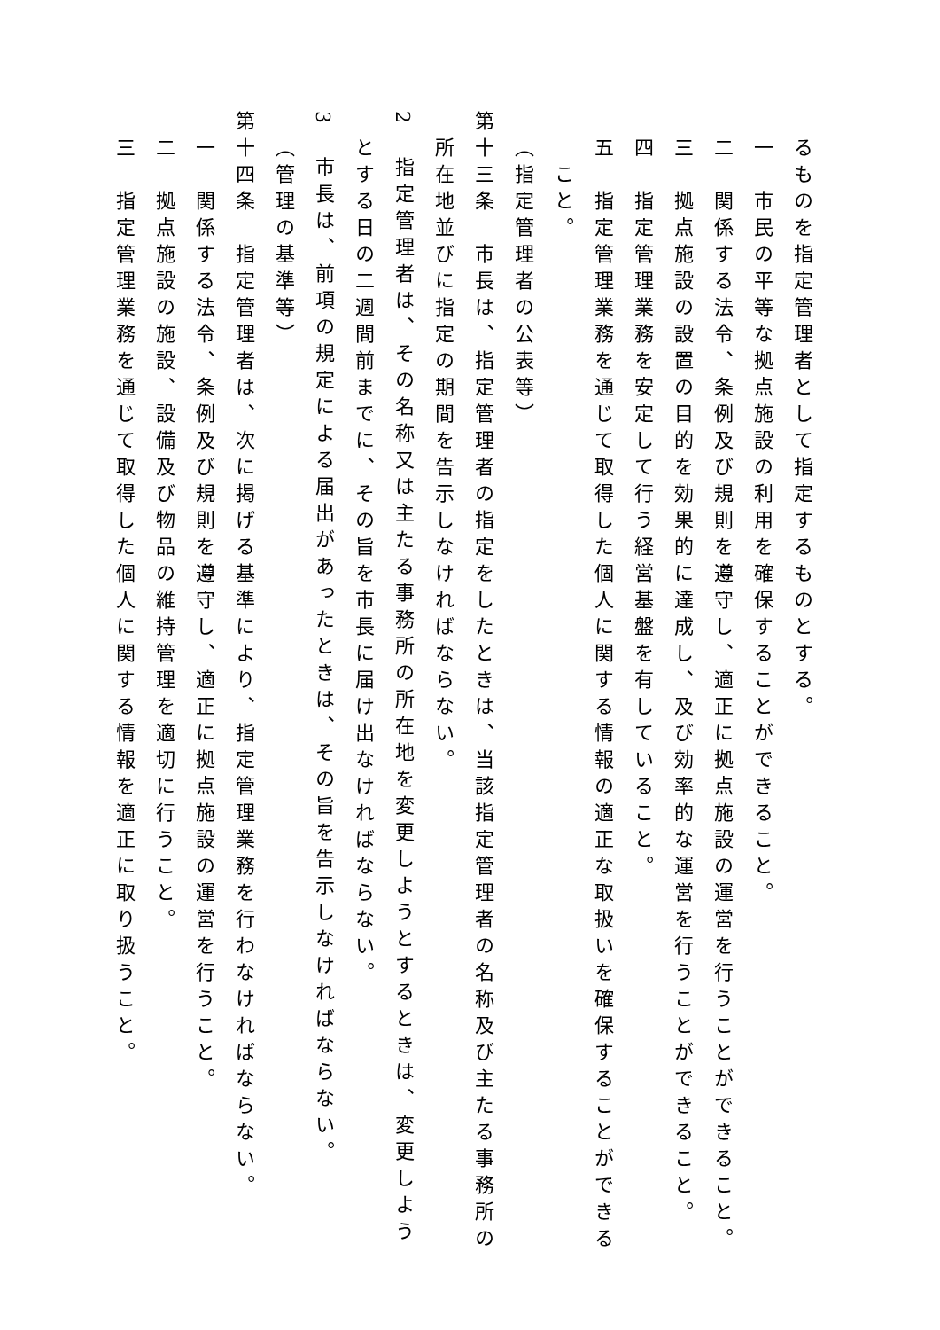るものを指定管理者として指定するものとする。
一　市民の平等な拠点施設の利用を確保することができること。
二　関係する法令、条例及び規則を遵守し、適正に拠点施設の運営を行うことができること。
三　拠点施設の設置の目的を効果的に達成し、及び効率的な運営を行うことができること。
四　指定管理業務を安定して行う経営基盤を有していること。
五　指定管理業務を通じて取得した個人に関する情報の適正な取扱いを確保することができる
こと。
（指定管理者の公表等）
第十三条　市長は、指定管理者の指定をしたときは、当該指定管理者の名称及び主たる事務所の
所在地並びに指定の期間を告示しなければならない。
2　指定管理者は、その名称又は主たる事務所の所在地を変更しようとするときは、変更しよう
とする日の二週間前までに、その旨を市長に届け出なければならない。
3　市長は、前項の規定による届出があったときは、その旨を告示しなければならない。
（管理の基準等）
第十四条　指定管理者は、次に掲げる基準により、指定管理業務を行わなければならない。
一　関係する法令、条例及び規則を遵守し、適正に拠点施設の運営を行うこと。
二　拠点施設の施設、設備及び物品の維持管理を適切に行うこと。
三　指定管理業務を通じて取得した個人に関する情報を適正に取り扱うこと。